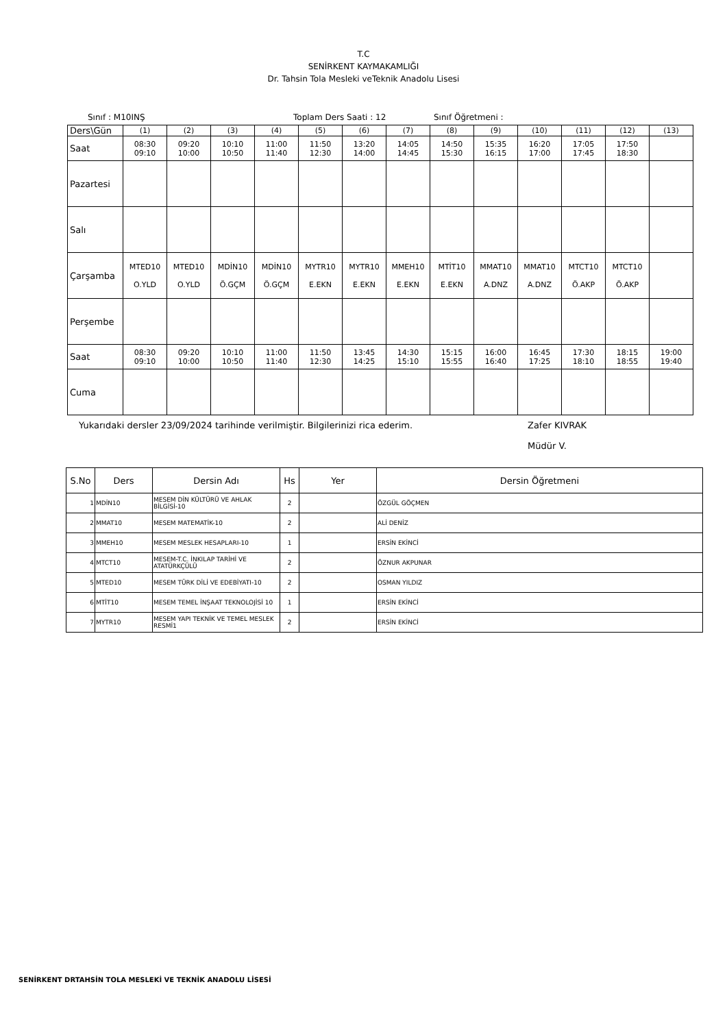T.C
SENİRKENT KAYMAKAMLIĞI
Dr. Tahsin Tola Mesleki veTeknik Anadolu Lisesi
Sınıf : M10INŞ Toplam Ders Saati : 12 Sınıf Öğretmeni :
| Ders\Gün | (1) | (2) | (3) | (4) | (5) | (6) | (7) | (8) | (9) | (10) | (11) | (12) | (13) |
| Saat | 08:30 09:10 | 09:20 10:00 | 10:10 10:50 | 11:00 11:40 | 11:50 12:30 | 13:20 14:00 | 14:05 14:45 | 14:50 15:30 | 15:35 16:15 | 16:20 17:00 | 17:05 17:45 | 17:50 18:30 | |
| Pazartesi | | | | | | | | | | | | | |
| Salı | | | | | | | | | | | | | |
| Çarşamba | MTED10 O.YLD | MTED10 O.YLD | MDİN10 Ö.GÇM | MDİN10 Ö.GÇM | MYTR10 E.EKN | MYTR10 E.EKN | MMEH10 E.EKN | MTİT10 E.EKN | MMAT10 A.DNZ | MMAT10 A.DNZ | MTCT10 Ö.AKP | MTCT10 Ö.AKP | |
| Perşembe | | | | | | | | | | | | | |
| Saat | 08:30 09:10 | 09:20 10:00 | 10:10 10:50 | 11:00 11:40 | 11:50 12:30 | 13:45 14:25 | 14:30 15:10 | 15:15 15:55 | 16:00 16:40 | 16:45 17:25 | 17:30 18:10 | 18:15 18:55 | 19:00 19:40 |
| Cuma | | | | | | | | | | | | | |
Yukarıdaki dersler 23/09/2024 tarihinde verilmiştir. Bilgilerinizi rica ederim. Zafer KIVRAK
Müdür V.
| S.No | Ders | Dersin Adı | Hs | Yer | Dersin Öğretmeni |
| --- | --- | --- | --- | --- | --- |
| 1 | MDİN10 | MESEM DİN KÜLTÜRÜ VE AHLAK BİLGİSİ-10 | 2 | | ÖZGÜL GÖÇMEN |
| 2 | MMAT10 | MESEM MATEMATİK-10 | 2 | | ALİ DENİZ |
| 3 | MMEH10 | MESEM MESLEK HESAPLARI-10 | 1 | | ERSİN EKİNCİ |
| 4 | MTCT10 | MESEM-T.C. İNKILAP TARİHİ VE ATATÜRKÇÜLÜ | 2 | | ÖZNUR AKPUNAR |
| 5 | MTED10 | MESEM TÜRK DİLİ VE EDEBİYATI-10 | 2 | | OSMAN YILDIZ |
| 6 | MTİT10 | MESEM TEMEL İNŞAAT TEKNOLOJİSİ 10 | 1 | | ERSİN EKİNCİ |
| 7 | MYTR10 | MESEM YAPI TEKNİK VE TEMEL MESLEK RESMİ1 | 2 | | ERSİN EKİNCİ |
SENİRKENT DRTAHSİN TOLA MESLEKİ VE TEKNİK ANADOLU LİSESİ